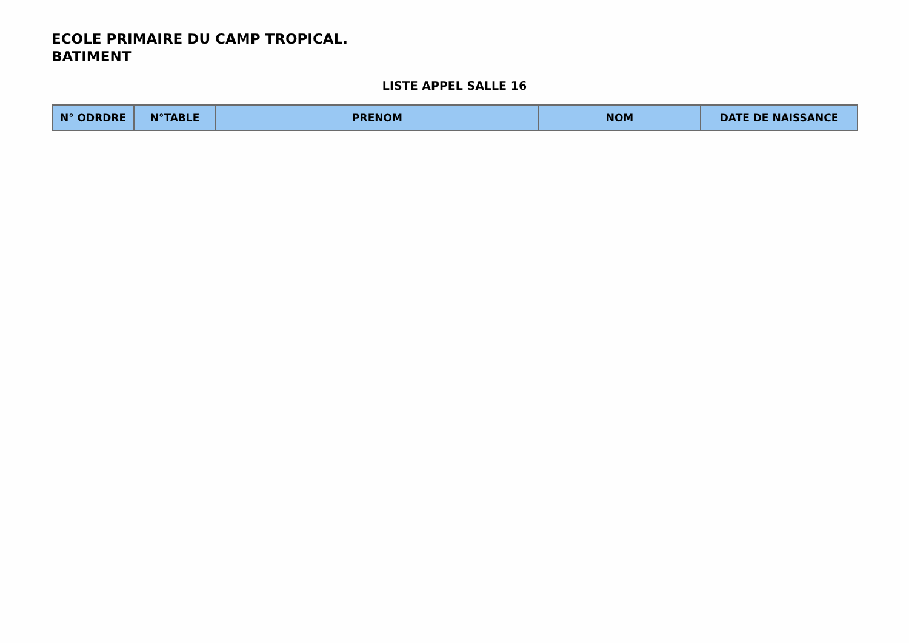ECOLE PRIMAIRE DU CAMP TROPICAL.
BATIMENT
LISTE APPEL SALLE 16
| N° ODRDRE | N°TABLE | PRENOM | NOM | DATE DE NAISSANCE |
| --- | --- | --- | --- | --- |